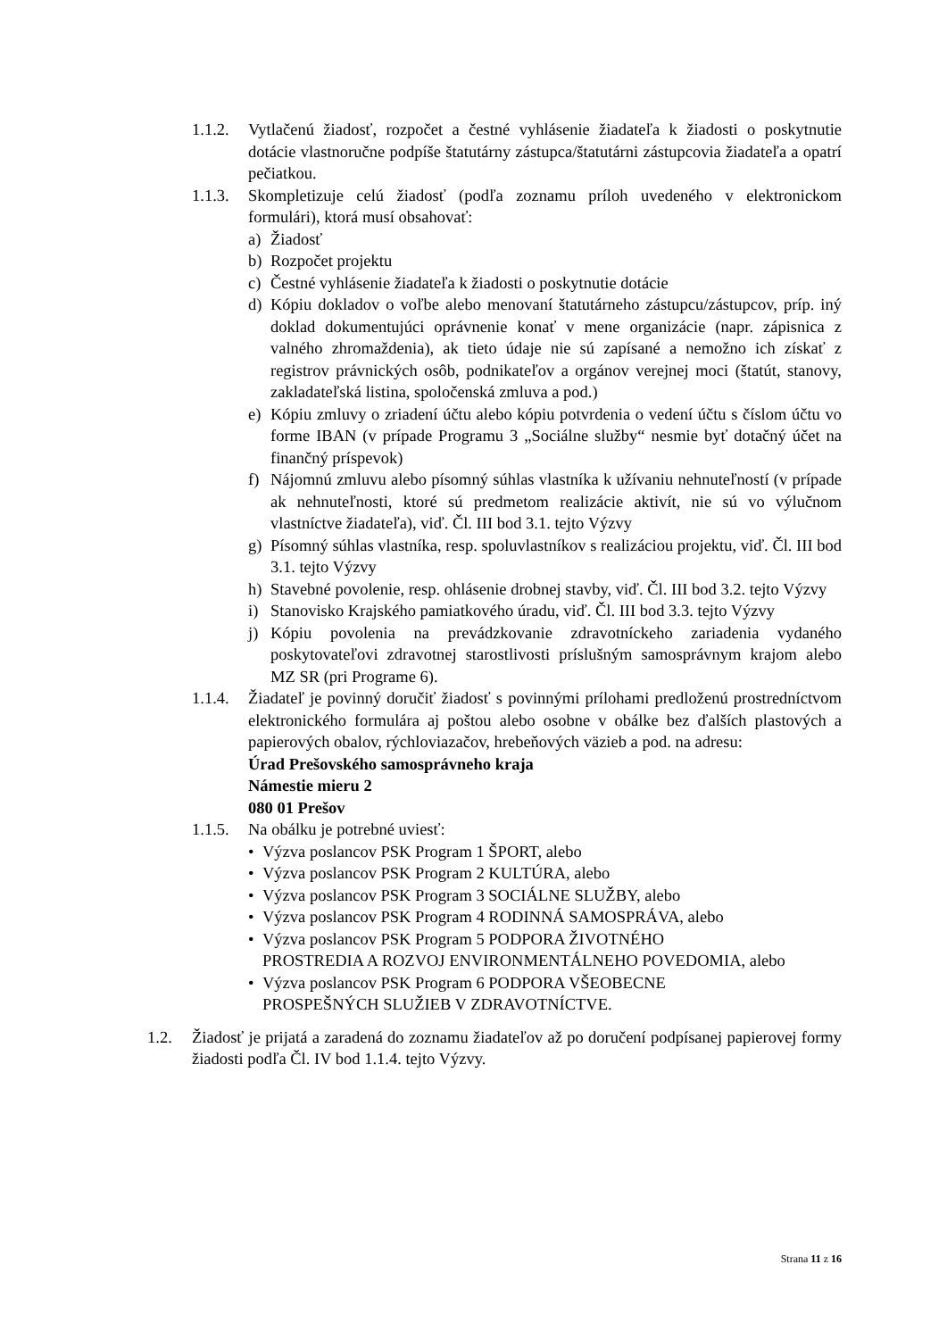1.1.2.
Vytlačenú žiadosť, rozpočet a čestné vyhlásenie žiadateľa k žiadosti o poskytnutie dotácie vlastnoručne podpíše štatutárny zástupca/štatutárni zástupcovia žiadateľa a opatrí pečiatkou.
1.1.3.
Skompletizuje celú žiadosť (podľa zoznamu príloh uvedeného v elektronickom formulári), ktorá musí obsahovať:
a) Žiadosť
b) Rozpočet projektu
c) Čestné vyhlásenie žiadateľa k žiadosti o poskytnutie dotácie
d) Kópiu dokladov o voľbe alebo menovaní štatutárneho zástupcu/zástupcov, príp. iný doklad dokumentujúci oprávnenie konať v mene organizácie (napr. zápisnica z valného zhromaždenia), ak tieto údaje nie sú zapísané a nemožno ich získať z registrov právnických osôb, podnikateľov a orgánov verejnej moci (štatút, stanovy, zakladateľská listina, spoločenská zmluva a pod.)
e) Kópiu zmluvy o zriadení účtu alebo kópiu potvrdenia o vedení účtu s číslom účtu vo forme IBAN (v prípade Programu 3 „Sociálne služby“ nesmie byť dotačný účet na finančný príspevok)
f) Nájomnú zmluvu alebo písomný súhlas vlastníka k užívaniu nehnuteľností (v prípade ak nehnuteľnosti, ktoré sú predmetom realizácie aktivít, nie sú vo výlučnom vlastníctve žiadateľa), viď. Čl. III bod 3.1. tejto Výzvy
g) Písomný súhlas vlastníka, resp. spoluvlastníkov s realizáciou projektu, viď. Čl. III bod 3.1. tejto Výzvy
h) Stavebné povolenie, resp. ohlásenie drobnej stavby, viď. Čl. III bod 3.2. tejto Výzvy
i) Stanovisko Krajského pamiatkového úradu, viď. Čl. III bod 3.3. tejto Výzvy
j) Kópiu povolenia na prevádzkovanie zdravotníckeho zariadenia vydaného poskytovateľovi zdravotnej starostlivosti príslušným samosprávnym krajom alebo MZ SR (pri Programe 6).
1.1.4.
Žiadateľ je povinný doručiť žiadosť s povinnými prílohami predloženú prostredníctvom elektronického formulára aj poštou alebo osobne v obálke bez ďalších plastových a papierových obalov, rýchloviazačov, hrebeňových väzieb a pod. na adresu:
Úrad Prešovského samosprávneho kraja
Námestie mieru 2
080 01 Prešov
1.1.5.
Na obálku je potrebné uviesť:
• Výzva poslancov PSK Program 1 ŠPORT, alebo
• Výzva poslancov PSK Program 2 KULTÚRA, alebo
• Výzva poslancov PSK Program 3 SOCIÁLNE SLUŽBY, alebo
• Výzva poslancov PSK Program 4 RODINNÁ SAMOSPRÁVA, alebo
• Výzva poslancov PSK Program 5 PODPORA ŽIVOTNÉHO
PROSTREDIA A ROZVOJ ENVIRONMENTÁLNEHO POVEDOMIA, alebo
• Výzva poslancov PSK Program 6 PODPORA VŠEOBECNE
PROSPEŠNÝCH SLUŽIEB V ZDRAVOTNÍCTVE.
1.2. Žiadosť je prijatá a zaradená do zoznamu žiadateľov až po doručení podpísanej papierovej formy žiadosti podľa Čl. IV bod 1.1.4. tejto Výzvy.
Strana 11 z 16